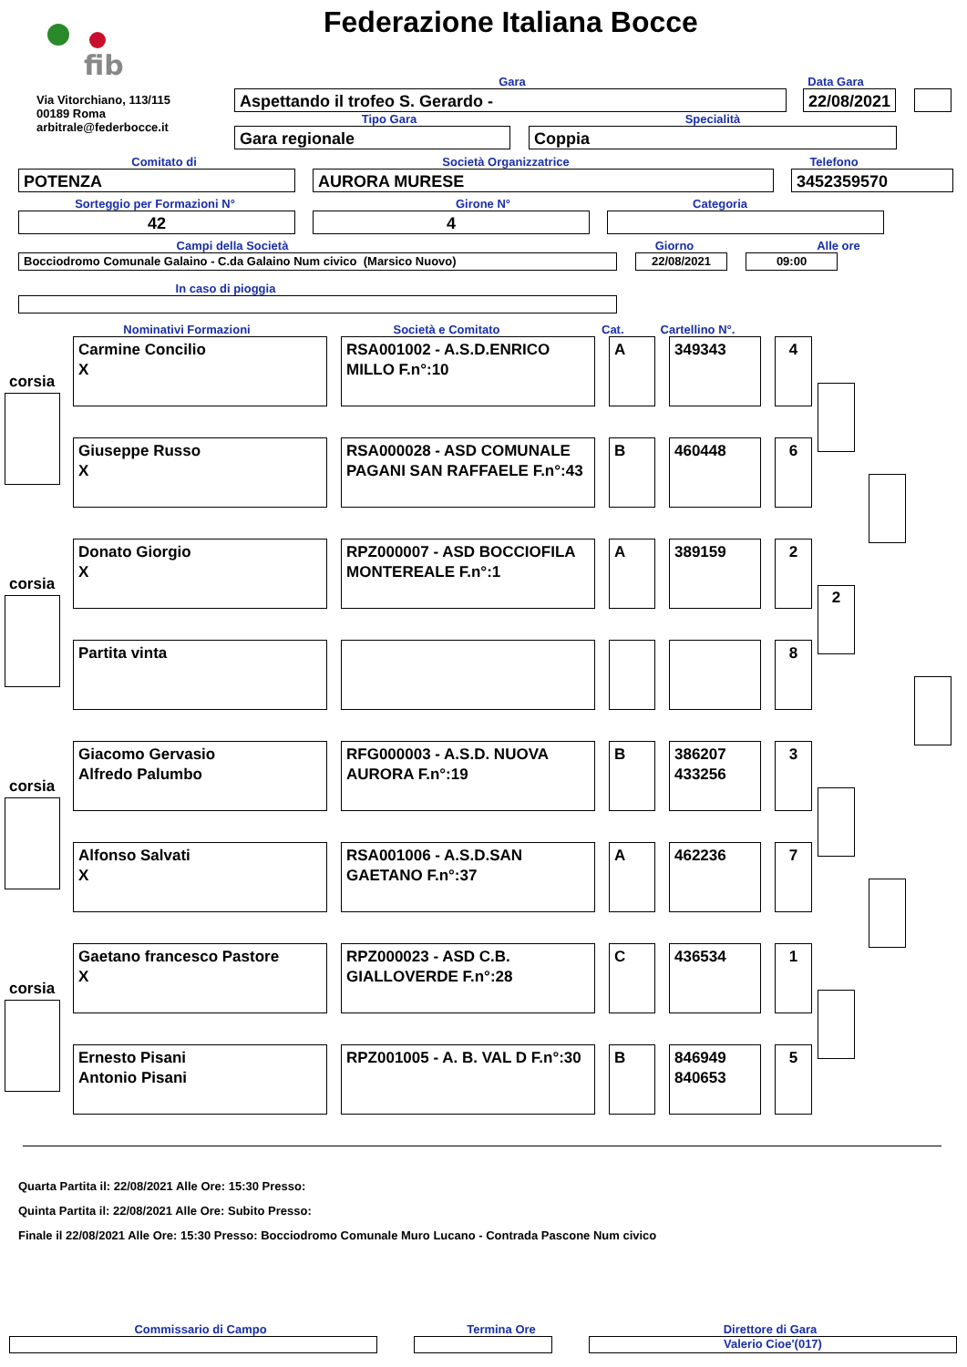fib
Federazione Italiana Bocce
Via Vitorchiano, 113/115
00189 Roma
arbitrale@federbocce.it
Gara Data Gara
Aspettando il trofeo S. Gerardo - 22/08/2021
Tipo Gara Specialità
Gara regionale Coppia
Comitato di Società Organizzatrice Telefono
POTENZA AURORA MURESE 3452359570
Sorteggio per Formazioni N° Girone N° Categoria
42 4
Campi della Società Giorno Alle ore
Bocciodromo Comunale Galaino - C.da Galaino Num civico (Marsico Nuovo) 22/08/2021 09:00
In caso di pioggia
Nominativi Formazioni Società e Comitato Cat. Cartellino N°.
corsia
Carmine Concilio
X
RSA001002 - A.S.D.ENRICO MILLO F.n°:10
A 349343 4
Giuseppe Russo
X
RSA000028 - ASD COMUNALE PAGANI SAN RAFFAELE F.n°:43
B 460448 6
corsia
Donato Giorgio
X
RPZ000007 - ASD BOCCIOFILA MONTEREALE F.n°:1
A 389159 2
Partita vinta 8
2
corsia
Giacomo Gervasio
Alfredo Palumbo
RFG000003 - A.S.D. NUOVA AURORA F.n°:19
B 386207
433256
3
Alfonso Salvati
X
RSA001006 - A.S.D.SAN GAETANO F.n°:37
A 462236 7
corsia
Gaetano francesco Pastore
X
RPZ000023 - ASD C.B. GIALLOVERDE F.n°:28
C 436534 1
Ernesto Pisani
Antonio Pisani
RPZ001005 - A. B. VAL D F.n°:30
B 846949
840653
5
Quarta Partita il: 22/08/2021 Alle Ore: 15:30 Presso:
Quinta Partita il: 22/08/2021 Alle Ore: Subito Presso:
Finale il 22/08/2021 Alle Ore: 15:30 Presso: Bocciodromo Comunale Muro Lucano - Contrada Pascone Num civico
Commissario di Campo Termina Ore Direttore di Gara
Valerio Cioe'(017)